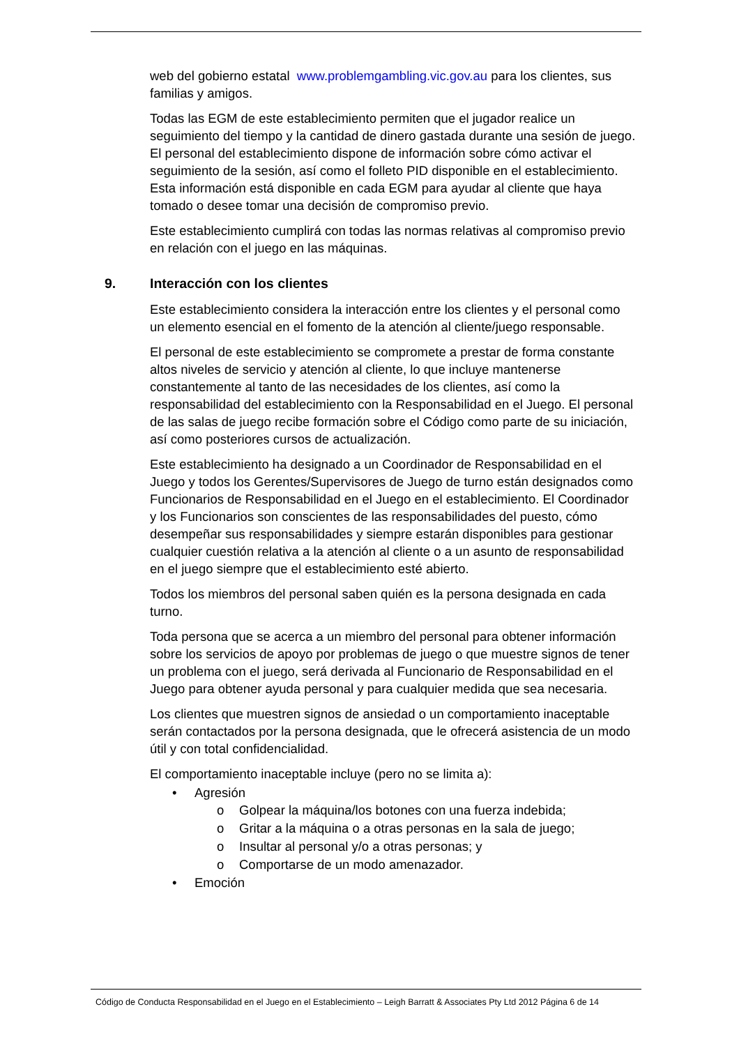web del gobierno estatal www.problemgambling.vic.gov.au para los clientes, sus familias y amigos.
Todas las EGM de este establecimiento permiten que el jugador realice un seguimiento del tiempo y la cantidad de dinero gastada durante una sesión de juego. El personal del establecimiento dispone de información sobre cómo activar el seguimiento de la sesión, así como el folleto PID disponible en el establecimiento. Esta información está disponible en cada EGM para ayudar al cliente que haya tomado o desee tomar una decisión de compromiso previo.
Este establecimiento cumplirá con todas las normas relativas al compromiso previo en relación con el juego en las máquinas.
9. Interacción con los clientes
Este establecimiento considera la interacción entre los clientes y el personal como un elemento esencial en el fomento de la atención al cliente/juego responsable.
El personal de este establecimiento se compromete a prestar de forma constante altos niveles de servicio y atención al cliente, lo que incluye mantenerse constantemente al tanto de las necesidades de los clientes, así como la responsabilidad del establecimiento con la Responsabilidad en el Juego. El personal de las salas de juego recibe formación sobre el Código como parte de su iniciación, así como posteriores cursos de actualización.
Este establecimiento ha designado a un Coordinador de Responsabilidad en el Juego y todos los Gerentes/Supervisores de Juego de turno están designados como Funcionarios de Responsabilidad en el Juego en el establecimiento. El Coordinador y los Funcionarios son conscientes de las responsabilidades del puesto, cómo desempeñar sus responsabilidades y siempre estarán disponibles para gestionar cualquier cuestión relativa a la atención al cliente o a un asunto de responsabilidad en el juego siempre que el establecimiento esté abierto.
Todos los miembros del personal saben quién es la persona designada en cada turno.
Toda persona que se acerca a un miembro del personal para obtener información sobre los servicios de apoyo por problemas de juego o que muestre signos de tener un problema con el juego, será derivada al Funcionario de Responsabilidad en el Juego para obtener ayuda personal y para cualquier medida que sea necesaria.
Los clientes que muestren signos de ansiedad o un comportamiento inaceptable serán contactados por la persona designada, que le ofrecerá asistencia de un modo útil y con total confidencialidad.
El comportamiento inaceptable incluye (pero no se limita a):
• Agresión
o Golpear la máquina/los botones con una fuerza indebida;
o Gritar a la máquina o a otras personas en la sala de juego;
o Insultar al personal y/o a otras personas; y
o Comportarse de un modo amenazador.
• Emoción
Código de Conducta Responsabilidad en el Juego en el Establecimiento – Leigh Barratt & Associates Pty Ltd 2012 Página 6 de 14